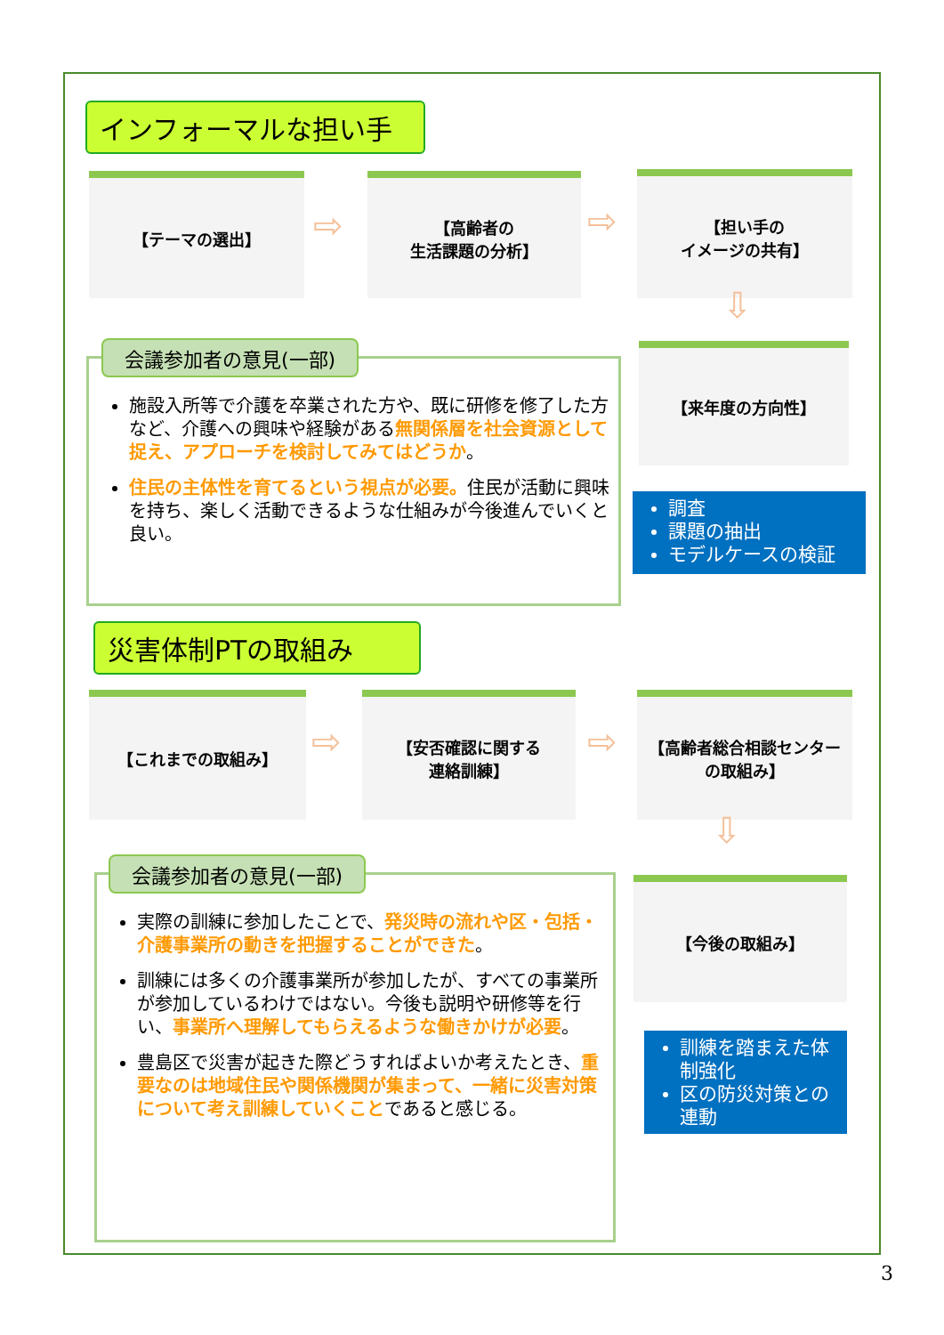インフォーマルな担い手
【テーマの選出】
⇨
【高齢者の
生活課題の分析】
⇨
【担い手の
イメージの共有】
⇩
施設入所等で介護を卒業された方や、既に研修を修了した方など、介護への興味や経験がある無関係層を社会資源として捉え、アプローチを検討してみてはどうか。
住民の主体性を育てるという視点が必要。住民が活動に興味を持ち、楽しく活動できるような仕組みが今後進んでいくと良い。
会議参加者の意見(一部) 【来年度の方向性】
調査
課題の抽出
モデルケースの検証
災害体制PTの取組み
【これまでの取組み】
⇨
【安否確認に関する
連絡訓練】
⇨
【高齢者総合相談センター
の取組み】
⇩
実際の訓練に参加したことで、発災時の流れや区・包括・介護事業所の動きを把握することができた。
訓練には多くの介護事業所が参加したが、すべての事業所が参加しているわけではない。今後も説明や研修等を行い、事業所へ理解してもらえるような働きかけが必要。
豊島区で災害が起きた際どうすればよいか考えたとき、重要なのは地域住民や関係機関が集まって、一緒に災害対策について考え訓練していくことであると感じる。
会議参加者の意見(一部)
【今後の取組み】
訓練を踏まえた体制強化
区の防災対策との連動
3